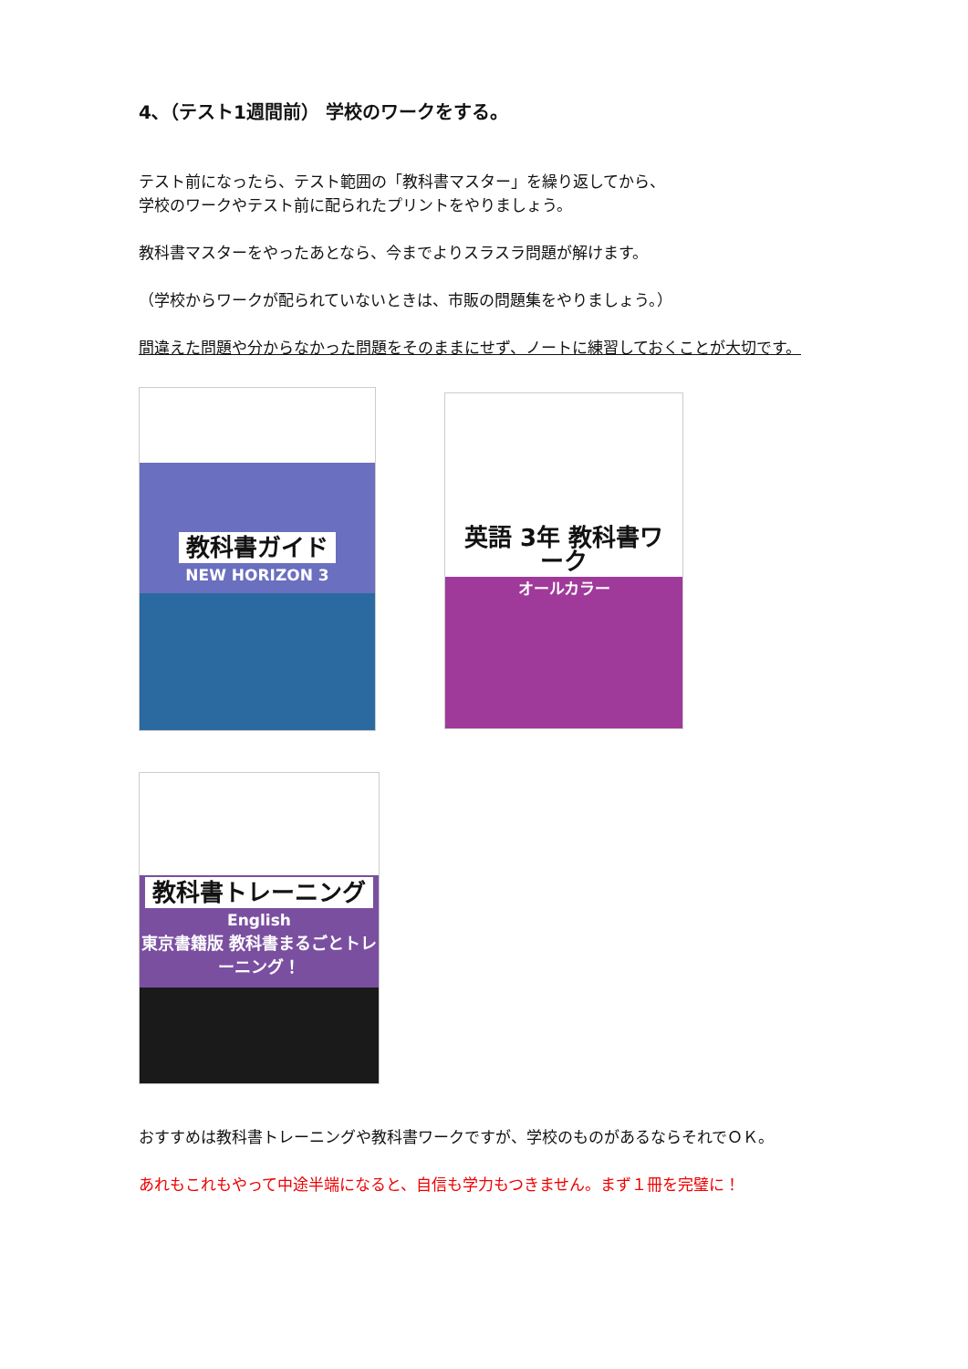4､（テスト1週間前） 学校のワークをする。
テスト前になったら、テスト範囲の「教科書マスター」を繰り返してから、
学校のワークやテスト前に配られたプリントをやりましょう。
教科書マスターをやったあとなら、今までよりスラスラ問題が解けます。
（学校からワークが配られていないときは、市販の問題集をやりましょう。）
間違えた問題や分からなかった問題をそのままにせず、ノートに練習しておくことが大切です。
教科書ガイド
NEW HORIZON 3
英語 3年 教科書ワーク
オールカラー
教科書トレーニング
English
東京書籍版 教科書まるごとトレーニング！
おすすめは教科書トレーニングや教科書ワークですが、学校のものがあるならそれでＯＫ。
あれもこれもやって中途半端になると、自信も学力もつきません。まず１冊を完璧に！